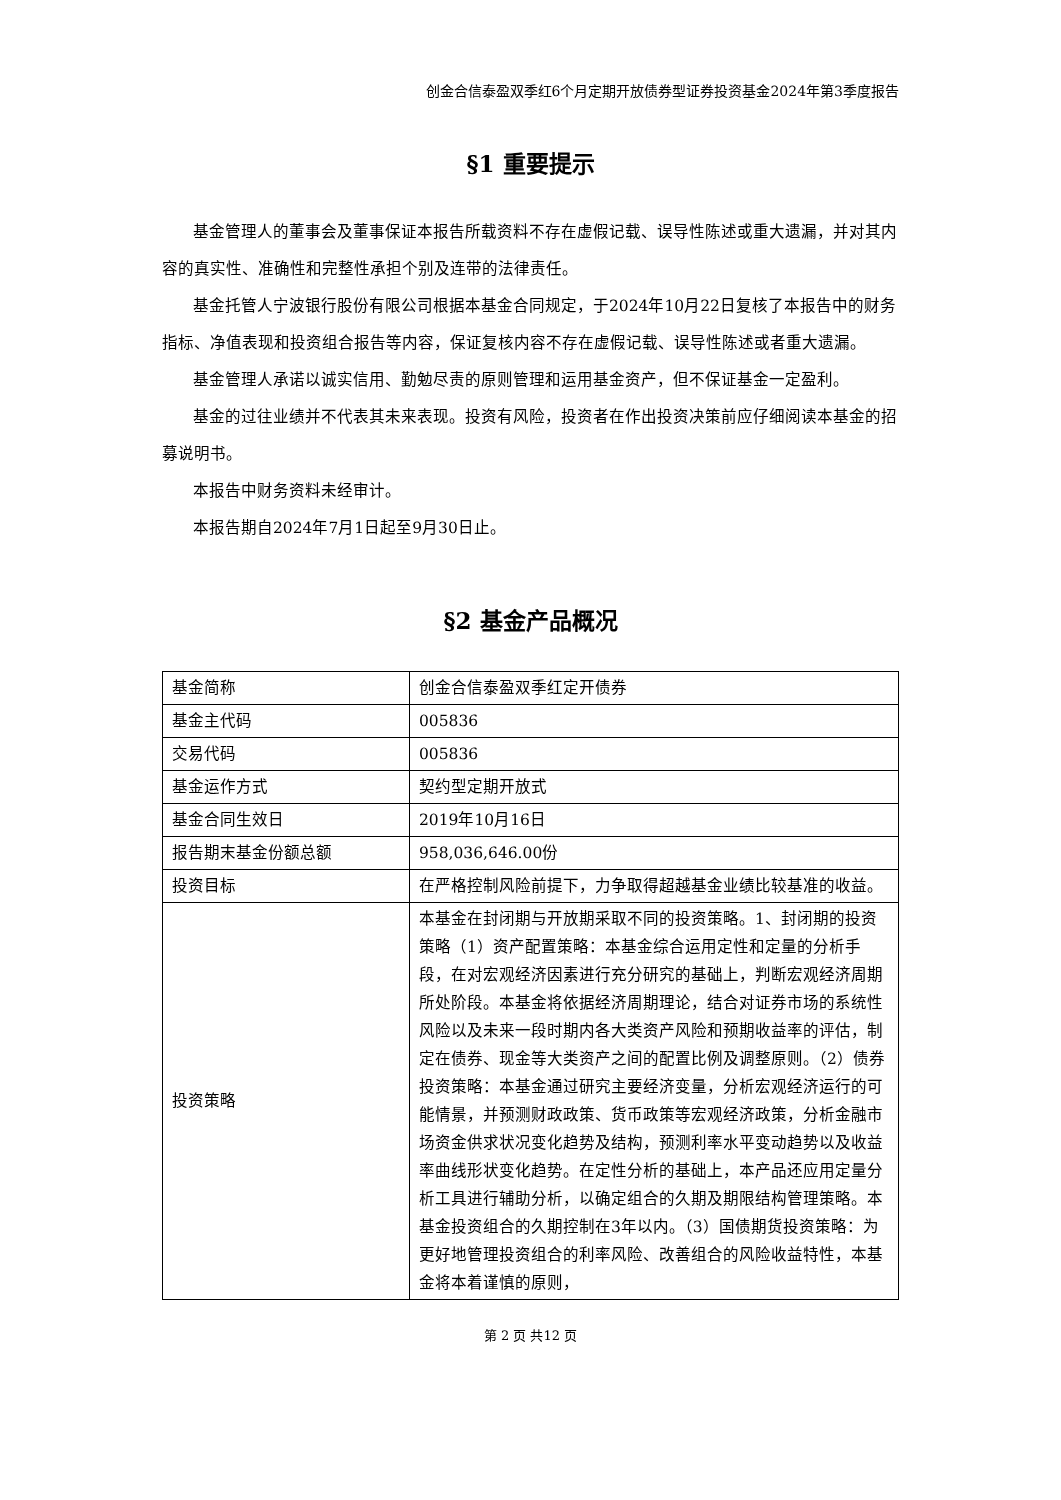创金合信泰盈双季红6个月定期开放债券型证券投资基金2024年第3季度报告
§1 重要提示
基金管理人的董事会及董事保证本报告所载资料不存在虚假记载、误导性陈述或重大遗漏，并对其内容的真实性、准确性和完整性承担个别及连带的法律责任。
基金托管人宁波银行股份有限公司根据本基金合同规定，于2024年10月22日复核了本报告中的财务指标、净值表现和投资组合报告等内容，保证复核内容不存在虚假记载、误导性陈述或者重大遗漏。
基金管理人承诺以诚实信用、勤勉尽责的原则管理和运用基金资产，但不保证基金一定盈利。
基金的过往业绩并不代表其未来表现。投资有风险，投资者在作出投资决策前应仔细阅读本基金的招募说明书。
本报告中财务资料未经审计。
本报告期自2024年7月1日起至9月30日止。
§2 基金产品概况
| 基金简称 | 创金合信泰盈双季红定开债券 |
| 基金主代码 | 005836 |
| 交易代码 | 005836 |
| 基金运作方式 | 契约型定期开放式 |
| 基金合同生效日 | 2019年10月16日 |
| 报告期末基金份额总额 | 958,036,646.00份 |
| 投资目标 | 在严格控制风险前提下，力争取得超越基金业绩比较基准的收益。 |
| 投资策略 | 本基金在封闭期与开放期采取不同的投资策略。1、封闭期的投资策略（1）资产配置策略：本基金综合运用定性和定量的分析手段，在对宏观经济因素进行充分研究的基础上，判断宏观经济周期所处阶段。本基金将依据经济周期理论，结合对证券市场的系统性风险以及未来一段时期内各大类资产风险和预期收益率的评估，制定在债券、现金等大类资产之间的配置比例及调整原则。（2）债券投资策略：本基金通过研究主要经济变量，分析宏观经济运行的可能情景，并预测财政政策、货币政策等宏观经济政策，分析金融市场资金供求状况变化趋势及结构，预测利率水平变动趋势以及收益率曲线形状变化趋势。在定性分析的基础上，本产品还应用定量分析工具进行辅助分析，以确定组合的久期及期限结构管理策略。本基金投资组合的久期控制在3年以内。（3）国债期货投资策略：为更好地管理投资组合的利率风险、改善组合的风险收益特性，本基金将本着谨慎的原则， |
第 2 页 共12 页